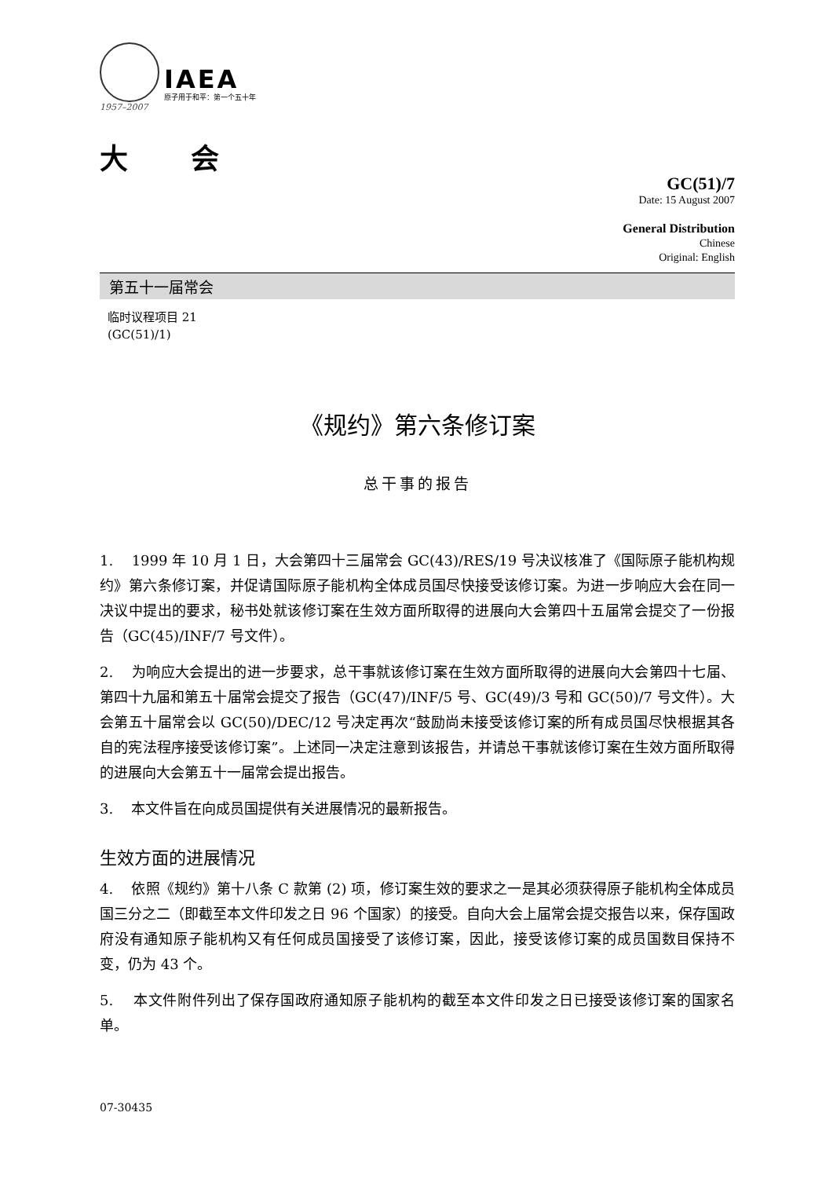IAEA
原子用于和平：第一个五十年
1957–2007
大会
GC(51)/7
Date: 15 August 2007
General Distribution
Chinese
Original: English
第五十一届常会
临时议程项目 21
(GC(51)/1)
《规约》第六条修订案
总干事的报告
1. 1999 年 10 月 1 日，大会第四十三届常会 GC(43)/RES/19 号决议核准了《国际原子能机构规约》第六条修订案，并促请国际原子能机构全体成员国尽快接受该修订案。为进一步响应大会在同一决议中提出的要求，秘书处就该修订案在生效方面所取得的进展向大会第四十五届常会提交了一份报告（GC(45)/INF/7 号文件）。
2. 为响应大会提出的进一步要求，总干事就该修订案在生效方面所取得的进展向大会第四十七届、第四十九届和第五十届常会提交了报告（GC(47)/INF/5 号、GC(49)/3 号和 GC(50)/7 号文件）。大会第五十届常会以 GC(50)/DEC/12 号决定再次“鼓励尚未接受该修订案的所有成员国尽快根据其各自的宪法程序接受该修订案”。上述同一决定注意到该报告，并请总干事就该修订案在生效方面所取得的进展向大会第五十一届常会提出报告。
3. 本文件旨在向成员国提供有关进展情况的最新报告。
生效方面的进展情况
4. 依照《规约》第十八条 C 款第 (2) 项，修订案生效的要求之一是其必须获得原子能机构全体成员国三分之二（即截至本文件印发之日 96 个国家）的接受。自向大会上届常会提交报告以来，保存国政府没有通知原子能机构又有任何成员国接受了该修订案，因此，接受该修订案的成员国数目保持不变，仍为 43 个。
5. 本文件附件列出了保存国政府通知原子能机构的截至本文件印发之日已接受该修订案的国家名单。
07-30435